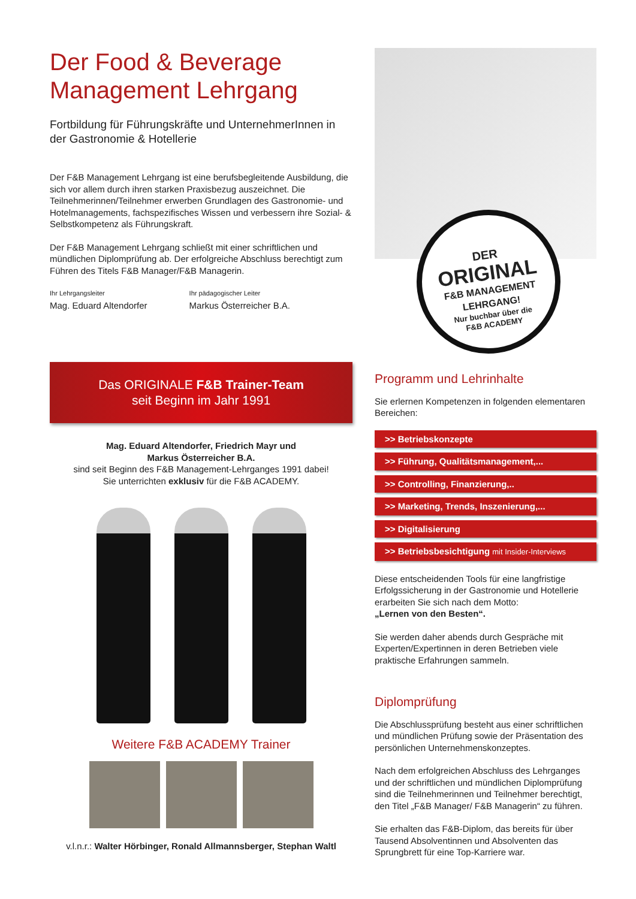Der Food & Beverage Management Lehrgang
Fortbildung für Führungskräfte und UnternehmerInnen in der Gastronomie & Hotellerie
Der F&B Management Lehrgang ist eine berufsbegleitende Ausbildung, die sich vor allem durch ihren starken Praxisbezug auszeichnet. Die Teilnehmerinnen/Teilnehmer erwerben Grundlagen des Gastronomie- und Hotelmanagements, fachspezifisches Wissen und verbessern ihre Sozial- & Selbstkompetenz als Führungskraft.
Der F&B Management Lehrgang schließt mit einer schriftlichen und mündlichen Diplomprüfung ab. Der erfolgreiche Abschluss berechtigt zum Führen des Titels F&B Manager/F&B Managerin.
Ihr Lehrgangsleiter
Mag. Eduard Altendorfer
Ihr pädagogischer Leiter
Markus Österreicher B.A.
Das ORIGINALE F&B Trainer-Team
seit Beginn im Jahr 1991
Mag. Eduard Altendorfer, Friedrich Mayr und
Markus Österreicher B.A.
sind seit Beginn des F&B Management-Lehrganges 1991 dabei!
Sie unterrichten exklusiv für die F&B ACADEMY.
Weitere F&B ACADEMY Trainer
v.l.n.r.: Walter Hörbinger, Ronald Allmannsberger, Stephan Waltl
DER
ORIGINAL
F&B MANAGEMENT
LEHRGANG!
Nur buchbar über die
F&B ACADEMY
Programm und Lehrinhalte
Sie erlernen Kompetenzen in folgenden elementaren Bereichen:
>> Betriebskonzepte
>> Führung, Qualitätsmanagement,...
>> Controlling, Finanzierung,..
>> Marketing, Trends, Inszenierung,...
>> Digitalisierung
>> Betriebsbesichtigung mit Insider-Interviews
Diese entscheidenden Tools für eine langfristige Erfolgssicherung in der Gastronomie und Hotellerie erarbeiten Sie sich nach dem Motto:
„Lernen von den Besten“.
Sie werden daher abends durch Gespräche mit Experten/Expertinnen in deren Betrieben viele praktische Erfahrungen sammeln.
Diplomprüfung
Die Abschlussprüfung besteht aus einer schriftlichen und mündlichen Prüfung sowie der Präsentation des persönlichen Unternehmenskonzeptes.
Nach dem erfolgreichen Abschluss des Lehrganges und der schriftlichen und mündlichen Diplomprüfung sind die Teilnehmerinnen und Teilnehmer berechtigt, den Titel „F&B Manager/ F&B Managerin“ zu führen.
Sie erhalten das F&B-Diplom, das bereits für über Tausend Absolventinnen und Absolventen das Sprungbrett für eine Top-Karriere war.